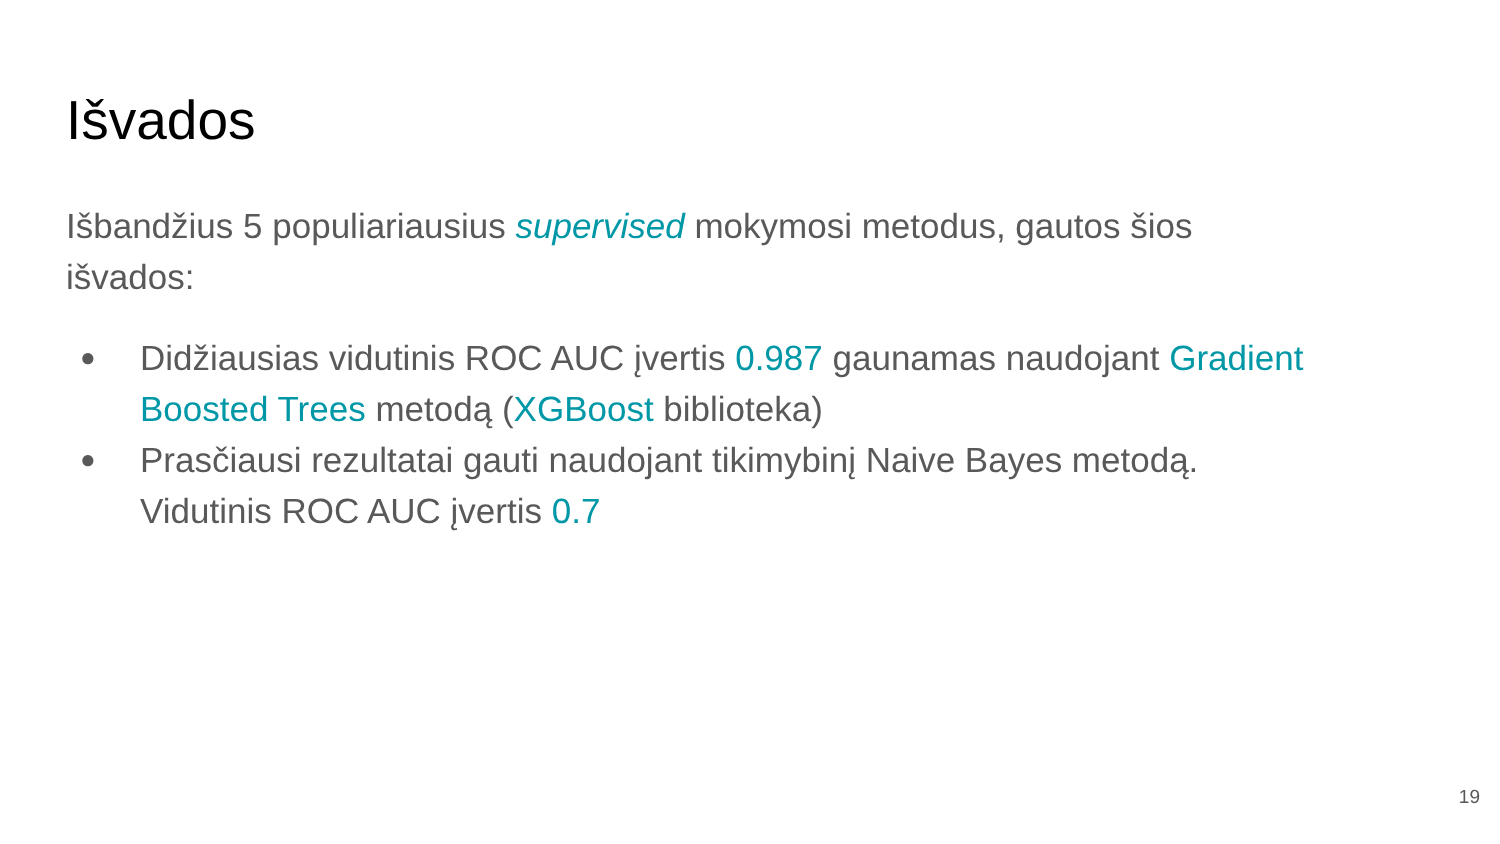Išvados
Išbandžius 5 populiariausius supervised mokymosi metodus, gautos šios išvados:
● Didžiausias vidutinis ROC AUC įvertis 0.987 gaunamas naudojant Gradient Boosted Trees metodą (XGBoost biblioteka)
● Prasčiausi rezultatai gauti naudojant tikimybinį Naive Bayes metodą. Vidutinis ROC AUC įvertis 0.7
19